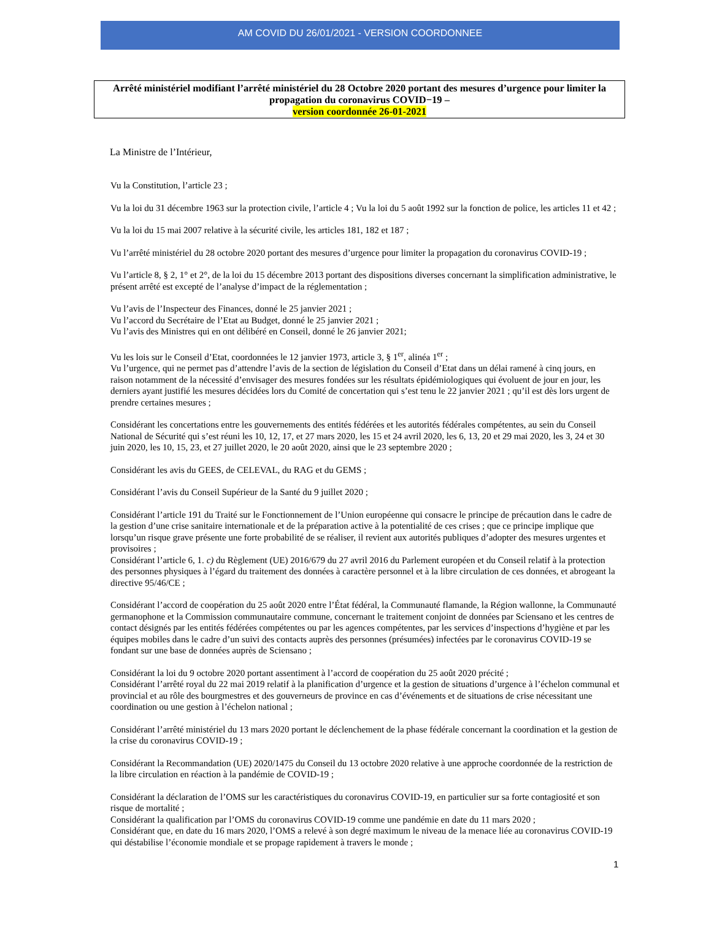AM COVID DU 26/01/2021 - VERSION COORDONNEE
Arrêté ministériel modifiant l’arrêté ministériel du 28 Octobre 2020 portant des mesures d’urgence pour limiter la propagation du coronavirus COVID−19 –
version coordonnée 26-01-2021
La Ministre de l’Intérieur,
Vu la Constitution, l’article 23 ;
Vu la loi du 31 décembre 1963 sur la protection civile, l’article 4 ; Vu la loi du 5 août 1992 sur la fonction de police, les articles 11 et 42 ;
Vu la loi du 15 mai 2007 relative à la sécurité civile, les articles 181, 182 et 187 ;
Vu l’arrêté ministériel du 28 octobre 2020 portant des mesures d’urgence pour limiter la propagation du coronavirus COVID-19 ;
Vu l’article 8, § 2, 1° et 2°, de la loi du 15 décembre 2013 portant des dispositions diverses concernant la simplification administrative, le présent arrêté est excepté de l’analyse d’impact de la réglementation ;
Vu l’avis de l’Inspecteur des Finances, donné le 25 janvier 2021 ;
Vu l’accord du Secrétaire de l’Etat au Budget, donné le 25 janvier 2021 ;
Vu l’avis des Ministres qui en ont délibéré en Conseil, donné le 26 janvier 2021;
Vu les lois sur le Conseil d’Etat, coordonnées le 12 janvier 1973, article 3, § 1<sup>er</sup>, alinéa 1<sup>er</sup> ;
Vu l’urgence, qui ne permet pas d’attendre l’avis de la section de législation du Conseil d’Etat dans un délai ramené à cinq jours, en raison notamment de la nécessité d’envisager des mesures fondées sur les résultats épidémiologiques qui évoluent de jour en jour, les derniers ayant justifié les mesures décidées lors du Comité de concertation qui s’est tenu le 22 janvier 2021 ; qu’il est dès lors urgent de prendre certaines mesures ;
Considérant les concertations entre les gouvernements des entités fédérées et les autorités fédérales compétentes, au sein du Conseil National de Sécurité qui s’est réuni les 10, 12, 17, et 27 mars 2020, les 15 et 24 avril 2020, les 6, 13, 20 et 29 mai 2020, les 3, 24 et 30 juin 2020, les 10, 15, 23, et 27 juillet 2020, le 20 août 2020, ainsi que le 23 septembre 2020 ;
Considérant les avis du GEES, de CELEVAL, du RAG et du GEMS ;
Considérant l’avis du Conseil Supérieur de la Santé du 9 juillet 2020 ;
Considérant l’article 191 du Traité sur le Fonctionnement de l’Union européenne qui consacre le principe de précaution dans le cadre de la gestion d’une crise sanitaire internationale et de la préparation active à la potentialité de ces crises ; que ce principe implique que lorsqu’un risque grave présente une forte probabilité de se réaliser, il revient aux autorités publiques d’adopter des mesures urgentes et provisoires ;
Considérant l’article 6, 1. c) du Règlement (UE) 2016/679 du 27 avril 2016 du Parlement européen et du Conseil relatif à la protection des personnes physiques à l’égard du traitement des données à caractère personnel et à la libre circulation de ces données, et abrogeant la directive 95/46/CE ;
Considérant l’accord de coopération du 25 août 2020 entre l’État fédéral, la Communauté flamande, la Région wallonne, la Communauté germanophone et la Commission communautaire commune, concernant le traitement conjoint de données par Sciensano et les centres de contact désignés par les entités fédérées compétentes ou par les agences compétentes, par les services d’inspections d’hygiène et par les équipes mobiles dans le cadre d’un suivi des contacts auprès des personnes (présumées) infectées par le coronavirus COVID-19 se fondant sur une base de données auprès de Sciensano ;
Considérant la loi du 9 octobre 2020 portant assentiment à l’accord de coopération du 25 août 2020 précité ;
Considérant l’arrêté royal du 22 mai 2019 relatif à la planification d’urgence et la gestion de situations d’urgence à l’échelon communal et provincial et au rôle des bourgmestres et des gouverneurs de province en cas d’événements et de situations de crise nécessitant une coordination ou une gestion à l’échelon national ;
Considérant l’arrêté ministériel du 13 mars 2020 portant le déclenchement de la phase fédérale concernant la coordination et la gestion de la crise du coronavirus COVID-19 ;
Considérant la Recommandation (UE) 2020/1475 du Conseil du 13 octobre 2020 relative à une approche coordonnée de la restriction de la libre circulation en réaction à la pandémie de COVID-19 ;
Considérant la déclaration de l’OMS sur les caractéristiques du coronavirus COVID-19, en particulier sur sa forte contagiosité et son risque de mortalité ;
Considérant la qualification par l’OMS du coronavirus COVID-19 comme une pandémie en date du 11 mars 2020 ;
Considérant que, en date du 16 mars 2020, l’OMS a relevé à son degré maximum le niveau de la menace liée au coronavirus COVID-19 qui déstabilise l’économie mondiale et se propage rapidement à travers le monde ;
1